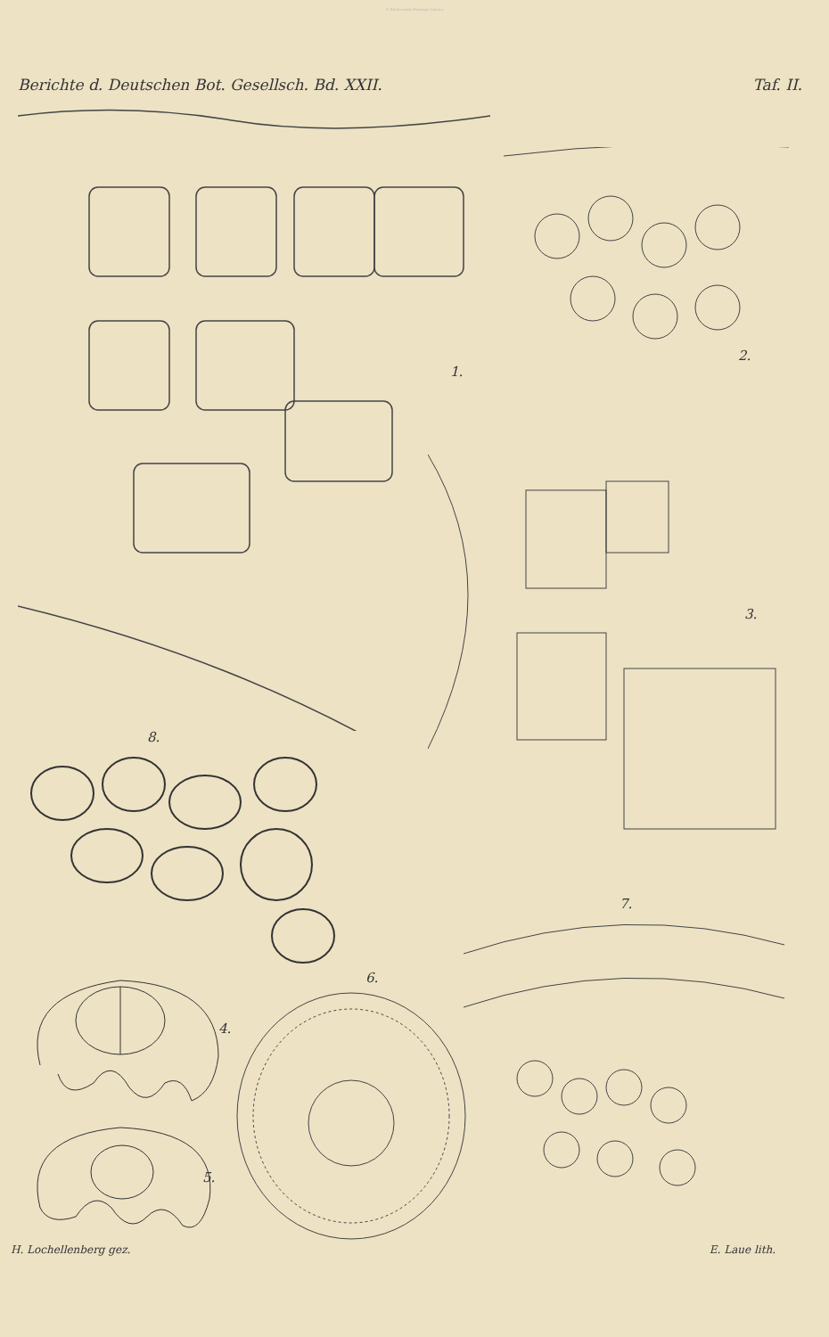© Biodiversity Heritage Library
Berichte d. Deutschen Bot. Gesellsch. Bd. XXII. Taf. II.
1.
2.
3.
8.
7.
4.
5.
6.
H. Lochellenberg gez. E. Laue lith.